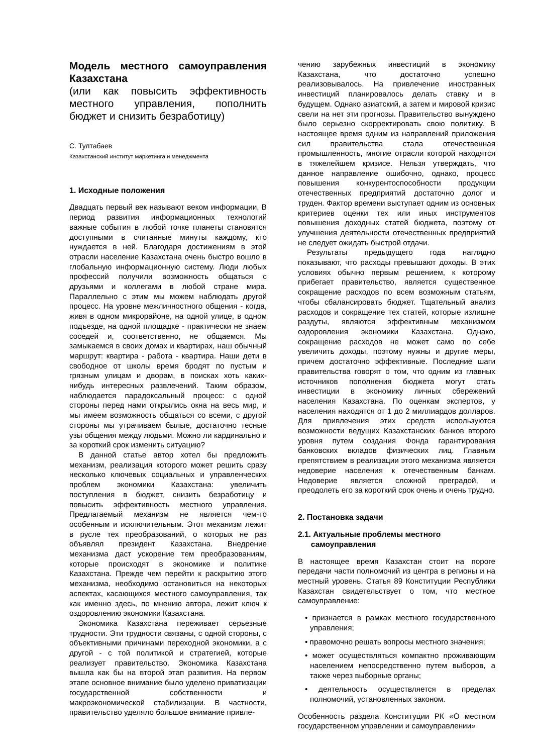Модель местного самоуправления Казахстана
(или как повысить эффективность местного управления, пополнить бюджет и снизить безработицу)
С. Тултабаев
Казахстанский институт маркетинга и менеджмента
1. Исходные положения
Двадцать первый век называют веком информации, В период развития информационных технологий важные события в любой точке планеты становятся доступными в считанные минуты каждому, кто нуждается в ней. Благодаря достижениям в этой отрасли население Казахстана очень быстро вошло в глобальную информационную систему. Люди любых профессий получили возможность общаться с друзьями и коллегами в любой стране мира. Параллельно с этим мы можем наблюдать другой процесс. На уровне межличностного общения - когда, живя в одном микрорайоне, на одной улице, в одном подъезде, на одной площадке - практически не знаем соседей и, соответственно, не общаемся. Мы замыкаемся в своих домах и квартирах, наш обычный маршрут: квартира - работа - квартира. Наши дети в свободное от школы время бродят по пустым и грязным улицам и дворам, в поисках хоть каких-нибудь интересных развлечений. Таким образом, наблюдается парадоксальный процесс: с одной стороны перед нами открылись окна на весь мир, и мы имеем возможность общаться со всеми, с другой стороны мы утрачиваем былые, достаточно тесные узы общения между людьми. Можно ли кардинально и за короткий срок изменить ситуацию?
В данной статье автор хотел бы предложить механизм, реализация которого может решить сразу несколько ключевых социальных и управленческих проблем экономики Казахстана: увеличить поступления в бюджет, снизить безработицу и повысить эффективность местного управления. Предлагаемый механизм не является чем-то особенным и исключительным. Этот механизм лежит в русле тех преобразований, о которых не раз объявлял президент Казахстана. Внедрение механизма даст ускорение тем преобразованиям, которые происходят в экономике и политике Казахстана. Прежде чем перейти к раскрытию этого механизма, необходимо остановиться на некоторых аспектах, касающихся местного самоуправления, так как именно здесь, по мнению автора, лежит ключ к оздоровлению экономики Казахстана.
Экономика Казахстана переживает серьезные трудности. Эти трудности связаны, с одной стороны, с объективными причинами переходной экономики, а с другой - с той политикой и стратегией, которые реализует правительство. Экономика Казахстана вышла как бы на второй этап развития. На первом этапе основное внимание было уделено приватизации государственной собственности и макроэкономической стабилизации. В частности, правительство уделяло большое внимание привле-
чению зарубежных инвестиций в экономику Казахстана, что достаточно успешно реализовывалось. На привлечение иностранных инвестиций планировалось делать ставку и в будущем. Однако азиатский, а затем и мировой кризис свели на нет эти прогнозы. Правительство вынуждено было серьезно скорректировать свою политику. В настоящее время одним из направлений приложения сил правительства стала отечественная промышленность, многие отрасли которой находятся в тяжелейшем кризисе. Нельзя утверждать, что данное направление ошибочно, однако, процесс повышения конкурентоспособности продукции отечественных предприятий достаточно долог и труден. Фактор времени выступает одним из основных критериев оценки тех или иных инструментов повышения доходных статей бюджета, поэтому от улучшения деятельности отечественных предприятий не следует ожидать быстрой отдачи.
Результаты предыдущего года наглядно показывают, что расходы превышают доходы. В этих условиях обычно первым решением, к которому прибегает правительство, является существенное сокращение расходов по всем возможным статьям, чтобы сбалансировать бюджет. Тщательный анализ расходов и сокращение тех статей, которые излишне раздуты, являются эффективным механизмом оздоровления экономики Казахстана. Однако, сокращение расходов не может само по себе увеличить доходы, поэтому нужны и другие меры, причем достаточно эффективные. Последние шаги правительства говорят о том, что одним из главных источников пополнения бюджета могут стать инвестиции в экономику личных сбережений населения Казахстана. По оценкам экспертов, у населения находятся от 1 до 2 миллиардов долларов. Для привлечения этих средств используются возможности ведущих Казахстанских банков второго уровня путем создания Фонда гарантирования банковских вкладов физических лиц. Главным препятствием в реализации этого механизма является недоверие населения к отечественным банкам. Недоверие является сложной преградой, и преодолеть его за короткий срок очень и очень трудно.
2. Постановка задачи
2.1. Актуальные проблемы местного
самоуправления
В настоящее время Казахстан стоит на пороге передачи части полномочий из центра в регионы и на местный уровень. Статья 89 Конституции Республики Казахстан свидетельствует о том, что местное самоуправление:
• признается в рамках местного государственного управления;
• правомочно решать вопросы местного значения;
• может осуществляться компактно проживающим населением непосредственно путем выборов, а также через выборные органы;
• деятельность осуществляется в пределах полномочий, установленных законом.
Особенность раздела Конституции РК «О местном государственном управлении и самоуправлении»